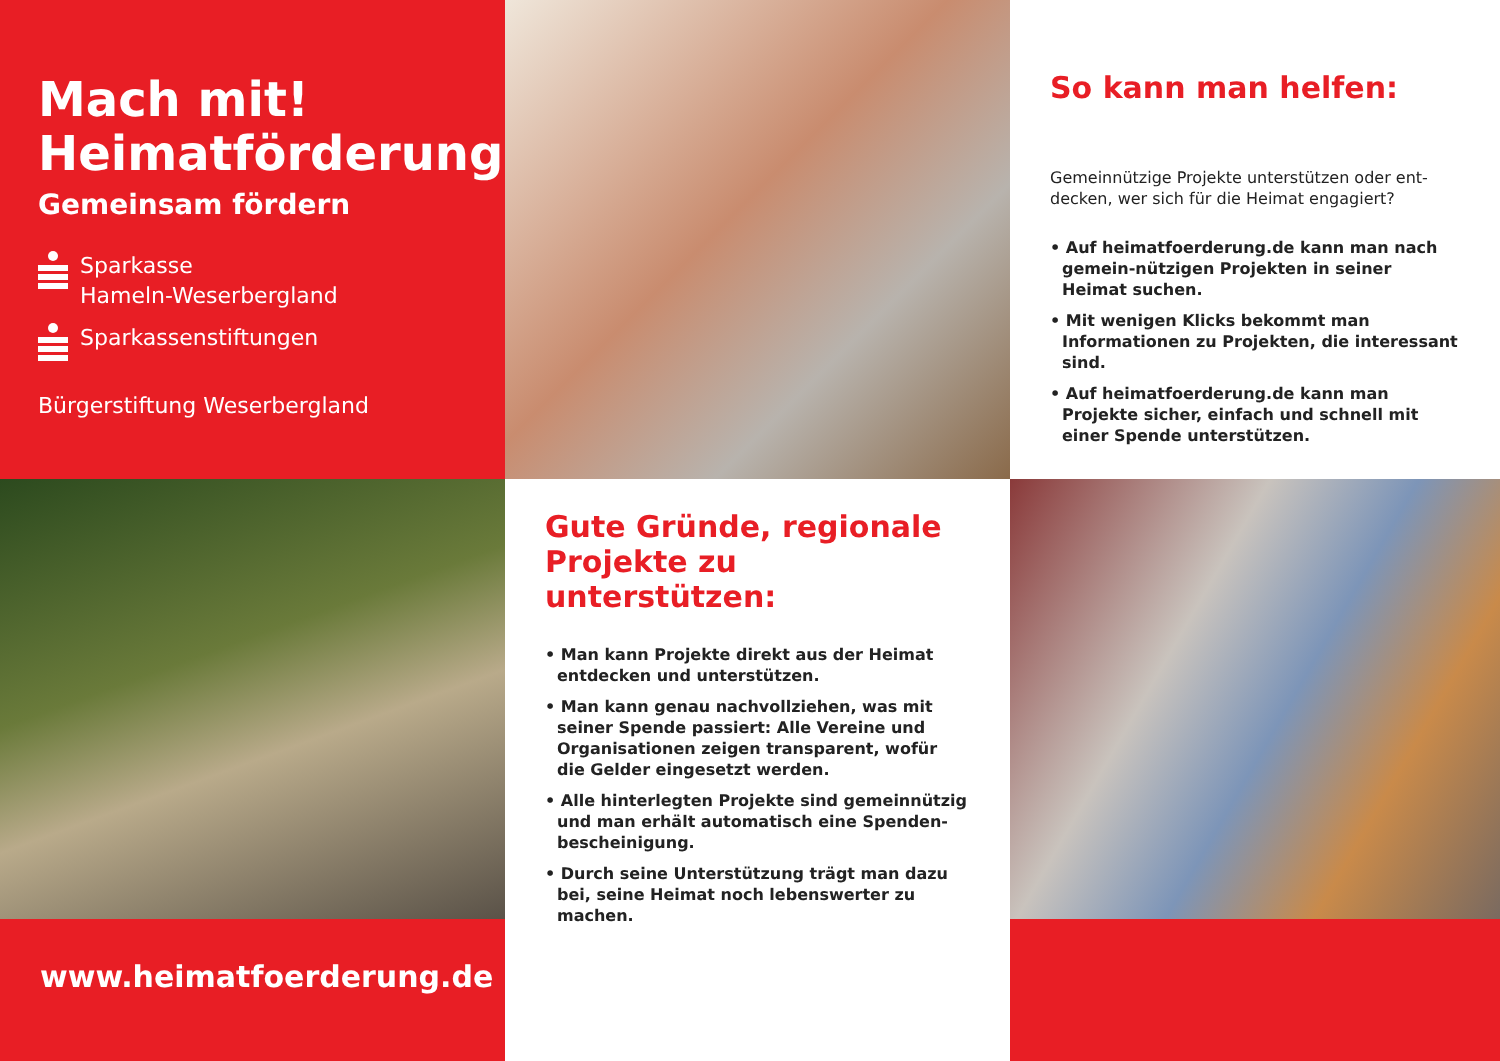Mach mit!
Heimatförderung.
Gemeinsam fördern
Sparkasse
Hameln-Weserbergland
Sparkassenstiftungen
Bürgerstiftung Weserbergland
So kann man helfen:
Gemeinnützige Projekte unterstützen oder ent-decken, wer sich für die Heimat engagiert?
• Auf heimatfoerderung.de kann man nach gemein-nützigen Projekten in seiner Heimat suchen.
• Mit wenigen Klicks bekommt man Informationen zu Projekten, die interessant sind.
• Auf heimatfoerderung.de kann man Projekte sicher, einfach und schnell mit einer Spende unterstützen.
Gute Gründe, regionale Projekte zu unterstützen:
• Man kann Projekte direkt aus der Heimat entdecken und unterstützen.
• Man kann genau nachvollziehen, was mit seiner Spende passiert: Alle Vereine und Organisationen zeigen transparent, wofür die Gelder eingesetzt werden.
• Alle hinterlegten Projekte sind gemeinnützig und man erhält automatisch eine Spenden-bescheinigung.
• Durch seine Unterstützung trägt man dazu bei, seine Heimat noch lebenswerter zu machen.
www.heimatfoerderung.de